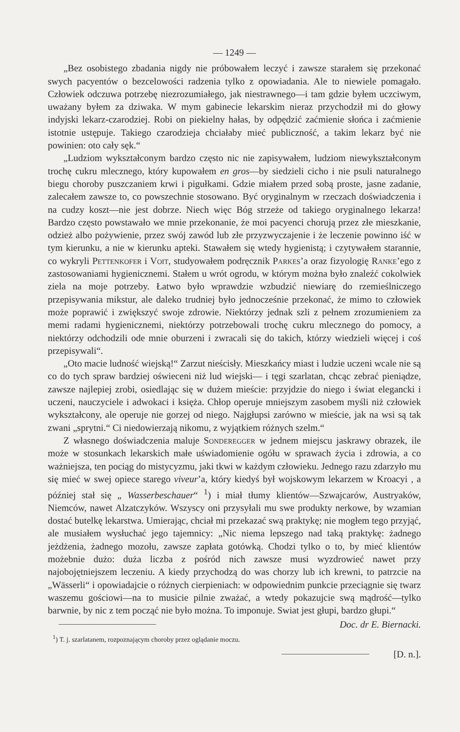— 1249 —
„Bez osobistego zbadania nigdy nie próbowałem leczyć i zawsze starałem się przekonać swych pacyentów o bezcelowości radzenia tylko z opowiadania. Ale to niewiele pomagało. Człowiek odczuwa potrzebę niezrozumiałego, jak niestrawnego—i tam gdzie byłem uczciwym, uważany byłem za dziwaka. W mym gabinecie lekarskim nieraz przychodził mi do głowy indyjski lekarz-czarodziej. Robi on piekielny hałas, by odpędzić zaćmienie słońca i zaćmienie istotnie ustępuje. Takiego czarodzieja chciałaby mieć publiczność, a takim lekarz być nie powinien: oto cały sęk.“
„Ludziom wykształconym bardzo często nic nie zapisywałem, ludziom niewykształconym trochę cukru mlecznego, który kupowałem en gros—by siedzieli cicho i nie psuli naturalnego biegu choroby puszczaniem krwi i pigułkami. Gdzie miałem przed sobą proste, jasne zadanie, zalecałem zawsze to, co powszechnie stosowano. Być oryginalnym w rzeczach doświadczenia i na cudzy koszt—nie jest dobrze. Niech więc Bóg strzeże od takiego oryginalnego lekarza! Bardzo często powstawało we mnie przekonanie, że moi pacyenci chorują przez złe mieszkanie, odzież albo pożywienie, przez swój zawód lub złe przyzwyczajenie i że leczenie powinno iść w tym kierunku, a nie w kierunku apteki. Stawałem się wtedy hygienistą; i czytywałem starannie, co wykryli Pettenkofer i Voit, studyowałem podręcznik Parkes’a oraz fizyologię Ranke’ego z zastosowaniami hygienicznemi. Stałem u wrót ogrodu, w którym można było znaleźć cokolwiek ziela na moje potrzeby. Łatwo było wprawdzie wzbudzić niewiarę do rzemieślniczego przepisywania mikstur, ale daleko trudniej było jednocześnie przekonać, że mimo to człowiek może poprawić i zwiększyć swoje zdrowie. Niektórzy jednak szli z pełnem zrozumieniem za memi radami hygienicznemi, niektórzy potrzebowali trochę cukru mlecznego do pomocy, a niektórzy odchodzili ode mnie oburzeni i zwracali się do takich, którzy wiedzieli więcej i coś przepisywali“.
„Oto macie ludność wiejską!“ Zarzut nieścisły. Mieszkańcy miast i ludzie uczeni wcale nie są co do tych spraw bardziej oświeceni niż lud wiejski— i tęgi szarlatan, chcąc zebrać pieniądze, zawsze najlepiej zrobi, osiedlając się w dużem mieście: przyjdzie do niego i świat elegancki i uczeni, nauczyciele i adwokaci i księża. Chłop operuje mniejszym zasobem myśli niż człowiek wykształcony, ale operuje nie gorzej od niego. Najgłupsi zarówno w mieście, jak na wsi są tak zwani „sprytni.“ Ci niedowierzają nikomu, z wyjątkiem różnych szelm.“
Z własnego doświadczenia maluje Sonderegger w jednem miejscu jaskrawy obrazek, ile może w stosunkach lekarskich małe uświadomienie ogółu w sprawach życia i zdrowia, a co ważniejsza, ten pociąg do mistycyzmu, jaki tkwi w każdym człowieku. Jednego razu zdarzyło mu się mieć w swej opiece starego viveur’a, który kiedyś był wojskowym lekarzem w Kroacyi , a później stał się „ Wasserbeschauer“ <sup>1</sup>) i miał tłumy klientów—Szwajcarów, Austryaków, Niemców, nawet Alzatczyków. Wszyscy oni przysyłali mu swe produkty nerkowe, by wzamian dostać butelkę lekarstwa. Umierając, chciał mi przekazać swą praktykę; nie mogłem tego przyjąć, ale musiałem wysłuchać jego tajemnicy: „Nic niema lepszego nad taką praktykę: żadnego jeżdżenia, żadnego mozołu, zawsze zapłata gotówką. Chodzi tylko o to, by mieć klientów możebnie dużo: duża liczba z pośród nich zawsze musi wyzdrowieć nawet przy najobojętniejszem leczeniu. A kiedy przychodzą do was chorzy lub ich krewni, to patrzcie na „Wässerli“ i opowiadajcie o różnych cierpieniach: w odpowiednim punkcie przeciągnie się twarz waszemu gościowi—na to musicie pilnie zważać, a wtedy pokazujcie swą mądrość—tylko barwnie, by nic z tem począć nie było można. To imponuje. Swiat jest głupi, bardzo głupi.“
Doc. dr E. Biernacki.
<sup>1</sup>) T. j. szarlatanem, rozpoznającym choroby przez oglądanie moczu.
[D. n.].